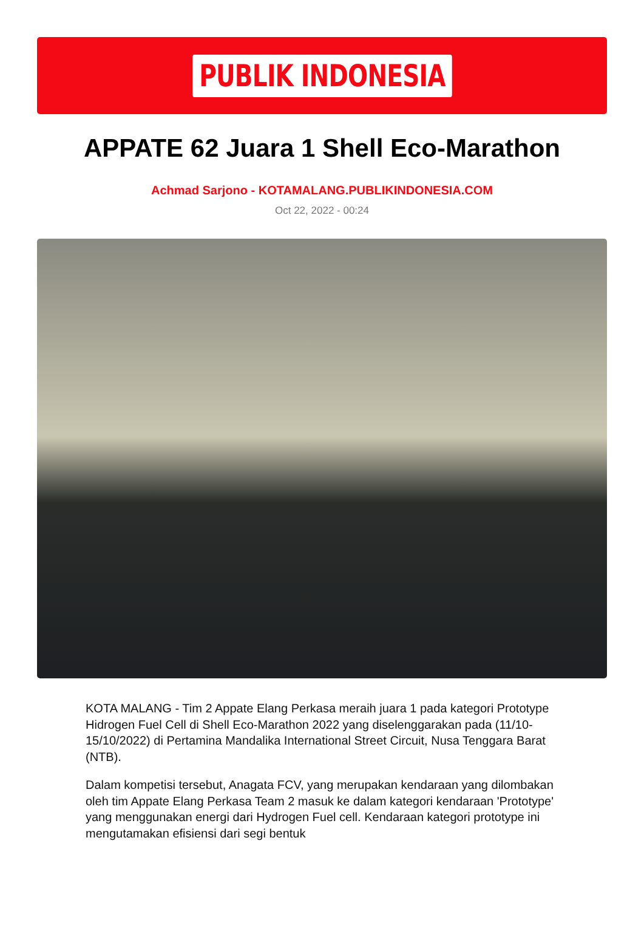PUBLIK INDONESIA
APPATE 62 Juara 1 Shell Eco-Marathon
Achmad Sarjono - KOTAMALANG.PUBLIKINDONESIA.COM
Oct 22, 2022 - 00:24
KOTA MALANG - Tim 2 Appate Elang Perkasa meraih juara 1 pada kategori Prototype Hidrogen Fuel Cell di Shell Eco-Marathon 2022 yang diselenggarakan pada (11/10-15/10/2022) di Pertamina Mandalika International Street Circuit, Nusa Tenggara Barat (NTB).
Dalam kompetisi tersebut, Anagata FCV, yang merupakan kendaraan yang dilombakan oleh tim Appate Elang Perkasa Team 2 masuk ke dalam kategori kendaraan 'Prototype' yang menggunakan energi dari Hydrogen Fuel cell. Kendaraan kategori prototype ini mengutamakan efisiensi dari segi bentuk